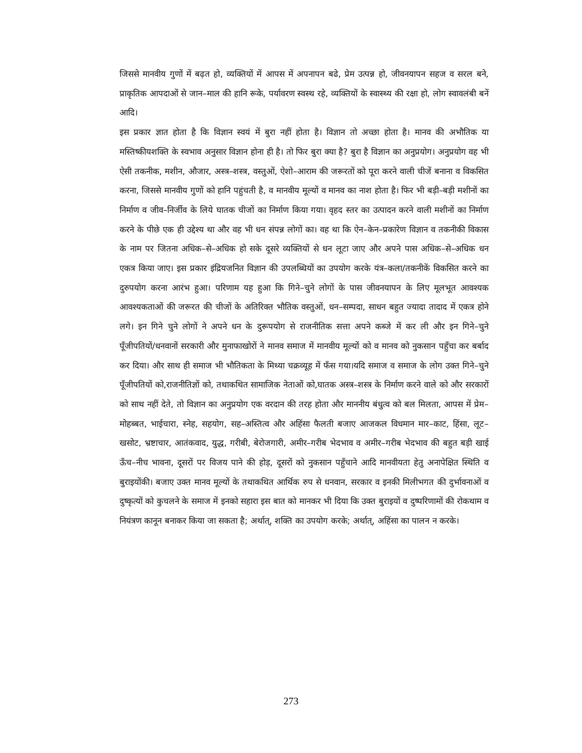जिससे मानवीय गुणों में बढ़त हो, व्यक्तियों में आपस में अपनापन बढे, प्रेम उत्पन्न हो, जीवनयापन सहज व सरल बने, प्राकृतिक आपदाओं से जान–माल की हानि रूके, पर्यावरण स्वस्थ रहे, व्यक्तियों के स्वास्थ्य की रक्षा हो, लोग स्वावलंबी बनें आदि।
इस प्रकार ज्ञात होता है कि विज्ञान स्वयं में बुरा नहीं होता है। विज्ञान तो अच्छा होता है। मानव की अभौतिक या मस्तिष्कीयशक्ति के स्वभाव अनुसार विज्ञान होना ही है। तो फिर बुरा क्या है? बुरा है विज्ञान का अनुप्रयोग। अनुप्रयोग वह भी ऐसी तकनीक, मशीन, औजार, अस्त्र–शस्त्र, वस्तुओं, ऐशो–आराम की जरूरतों को पूरा करने वाली चीजें बनाना व विकसित करना, जिससे मानवीय गुणों को हानि पहुंचती है, व मानवीय मूल्यों व मानव का नाश होता है। फिर भी बड़ी–बड़ी मशीनों का निर्माण व जीव–निर्जीव के लिये घातक चीजों का निर्माण किया गया। वृहद स्तर का उत्पादन करने वाली मशीनों का निर्माण करने के पीछे एक ही उद्देश्य था और वह भी धन संपन्न लोगों का। वह था कि ऐन–केन–प्रकारेण विज्ञान व तकनीकी विकास के नाम पर जितना अधिक–से–अधिक हो सके दूसरे व्यक्तियों से धन लूटा जाए और अपने पास अधिक–से–अधिक धन एकत्र किया जाए। इस प्रकार इंद्रियजनित विज्ञान की उपलब्धियों का उपयोग करके यंत्र–कला/तकनीकें विकसित करने का दुरुपयोग करना आरंभ हुआ। परिणाम यह हुआ कि गिने–चुने लोगों के पास जीवनयापन के लिए मूलभूत आवश्यक आवश्यकताओं की जरूरत की चीजों के अतिरिक्त भौतिक वस्तुओं, धन–सम्पदा, साधन बहुत ज्यादा तादाद में एकत्र होने लगे। इन गिने चुने लोगों ने अपने धन के दुरूपयोग से राजनीतिक सत्ता अपने कब्जे में कर ली और इन गिने–चुने पूँजीपतियों/धनवानों सरकारी और मुनाफाखोरों ने मानव समाज में मानवीय मूल्यों को व मानव को नुकसान पहुँचा कर बर्बाद कर दिया। और साथ ही समाज भी भौतिकता के मिथ्या चक्रव्यूह में फँस गया।यदि समाज व समाज के लोग उक्त गिने–चुने पूँजीपतियों को,राजनीतिज्ञों को, तथाकथित सामाजिक नेताओं को,घातक अस्त्र–शस्त्र के निर्माण करने वाले को और सरकारों को साथ नहीं देते, तो विज्ञान का अनुप्रयोग एक वरदान की तरह होता और माननीय बंधुत्व को बल मिलता, आपस में प्रेम–मोहब्बत, भाईचारा, स्नेह, सहयोग, सह–अस्तित्व और अहिंसा फैलती बजाए आजकल विधमान मार–काट, हिंसा, लूट–खसोट, भ्रष्टाचार, आतंकवाद, युद्ध, गरीबी, बेरोजगारी, अमीर–गरीब भेदभाव व अमीर–गरीब भेदभाव की बहुत बड़ी खाई ऊँच–नीच भावना, दूसरों पर विजय पाने की होड़, दूसरों को नुकसान पहुँचाने आदि मानवीयता हेतु अनापेक्षित स्थिति व बुराइयोंकी। बजाए उक्त मानव मूल्यों के तथाकथित आर्थिक रुप से धनवान, सरकार व इनकी मिलीभगत की दुर्भावनाओं व दुष्कृत्यों को कुचलने के समाज में इनको सहारा इस बात को मानकर भी दिया कि उक्त बुराइयों व दुष्परिणामों की रोकथाम व नियंत्रण कानून बनाकर किया जा सकता है; अर्थात्, शक्ति का उपयोग करके; अर्थात्, अहिंसा का पालन न करके।
273